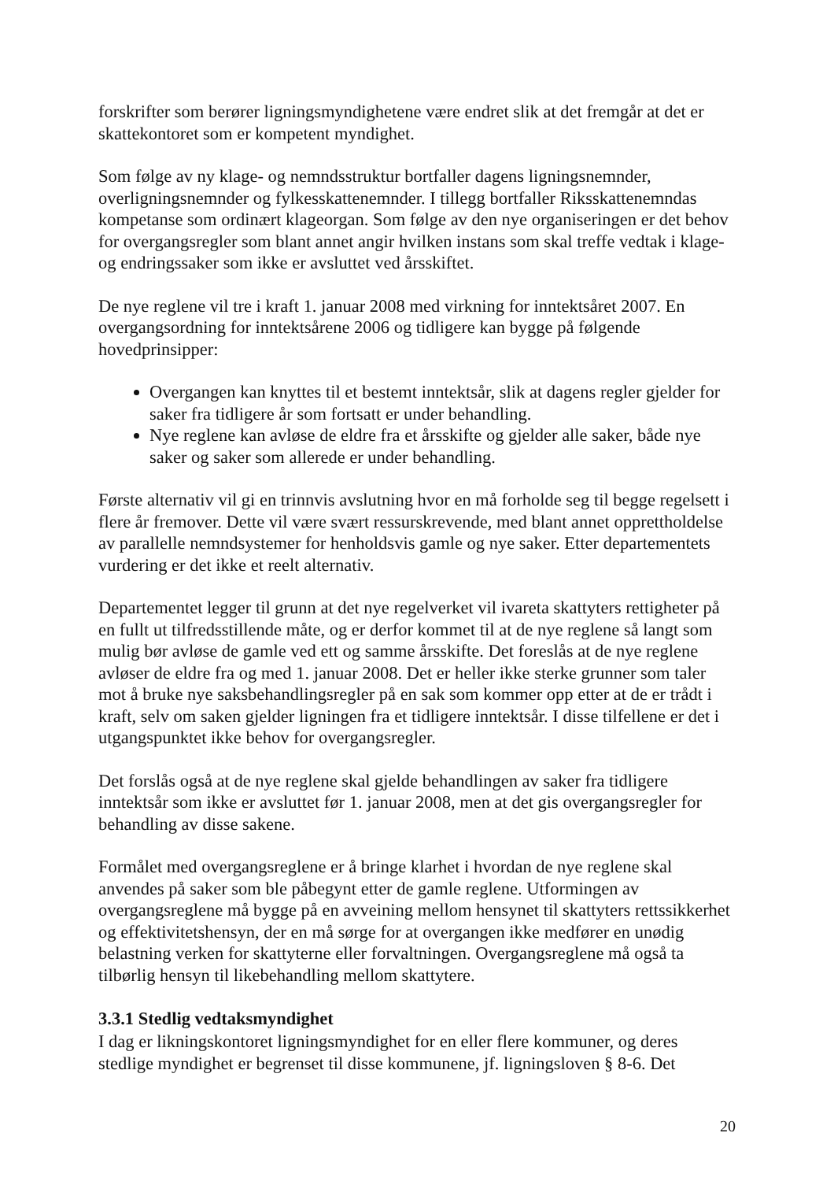forskrifter som berører ligningsmyndighetene være endret slik at det fremgår at det er skattekontoret som er kompetent myndighet.
Som følge av ny klage- og nemndsstruktur bortfaller dagens ligningsnemnder, overligningsnemnder og fylkesskattenemnder. I tillegg bortfaller Riksskattenemndas kompetanse som ordinært klageorgan. Som følge av den nye organiseringen er det behov for overgangsregler som blant annet angir hvilken instans som skal treffe vedtak i klage- og endringssaker som ikke er avsluttet ved årsskiftet.
De nye reglene vil tre i kraft 1. januar 2008 med virkning for inntektsåret 2007. En overgangsordning for inntektsårene 2006 og tidligere kan bygge på følgende hovedprinsipper:
Overgangen kan knyttes til et bestemt inntektsår, slik at dagens regler gjelder for saker fra tidligere år som fortsatt er under behandling.
Nye reglene kan avløse de eldre fra et årsskifte og gjelder alle saker, både nye saker og saker som allerede er under behandling.
Første alternativ vil gi en trinnvis avslutning hvor en må forholde seg til begge regelsett i flere år fremover. Dette vil være svært ressurskrevende, med blant annet opprettholdelse av parallelle nemndsystemer for henholdsvis gamle og nye saker. Etter departementets vurdering er det ikke et reelt alternativ.
Departementet legger til grunn at det nye regelverket vil ivareta skattyters rettigheter på en fullt ut tilfredsstillende måte, og er derfor kommet til at de nye reglene så langt som mulig bør avløse de gamle ved ett og samme årsskifte. Det foreslås at de nye reglene avløser de eldre fra og med 1. januar 2008. Det er heller ikke sterke grunner som taler mot å bruke nye saksbehandlingsregler på en sak som kommer opp etter at de er trådt i kraft, selv om saken gjelder ligningen fra et tidligere inntektsår. I disse tilfellene er det i utgangspunktet ikke behov for overgangsregler.
Det forslås også at de nye reglene skal gjelde behandlingen av saker fra tidligere inntektsår som ikke er avsluttet før 1. januar 2008, men at det gis overgangsregler for behandling av disse sakene.
Formålet med overgangsreglene er å bringe klarhet i hvordan de nye reglene skal anvendes på saker som ble påbegynt etter de gamle reglene. Utformingen av overgangsreglene må bygge på en avveining mellom hensynet til skattyters rettssikkerhet og effektivitetshensyn, der en må sørge for at overgangen ikke medfører en unødig belastning verken for skattyterne eller forvaltningen. Overgangsreglene må også ta tilbørlig hensyn til likebehandling mellom skattytere.
3.3.1 Stedlig vedtaksmyndighet
I dag er likningskontoret ligningsmyndighet for en eller flere kommuner, og deres stedlige myndighet er begrenset til disse kommunene, jf. ligningsloven § 8-6. Det
20